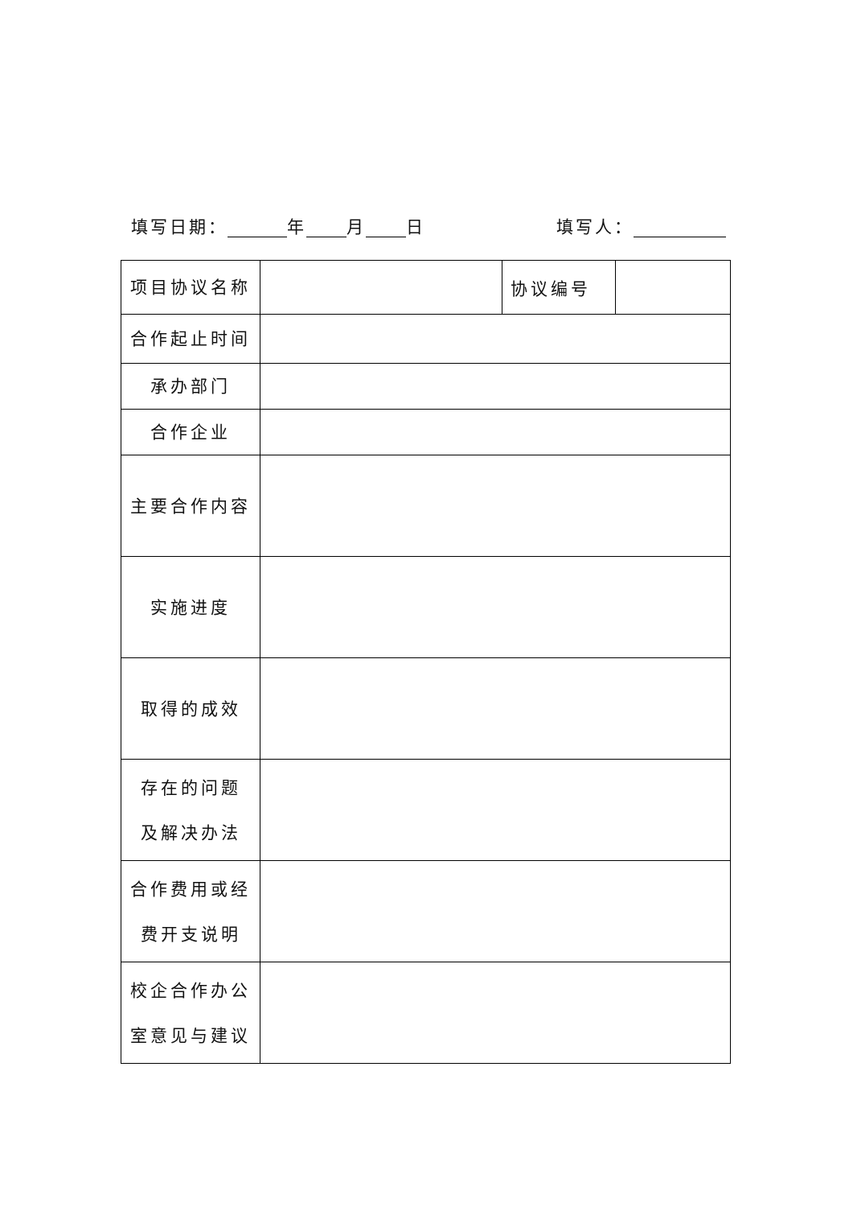填写日期： 年 月 日 填写人：
| 项目协议名称 | | 协议编号 | |
| 合作起止时间 | | | |
| 承办部门 | | | |
| 合作企业 | | | |
| 主要合作内容 | | | |
| 实施进度 | | | |
| 取得的成效 | | | |
| 存在的问题 及解决办法 | | | |
| 合作费用或经 费开支说明 | | | |
| 校企合作办公 室意见与建议 | | | |